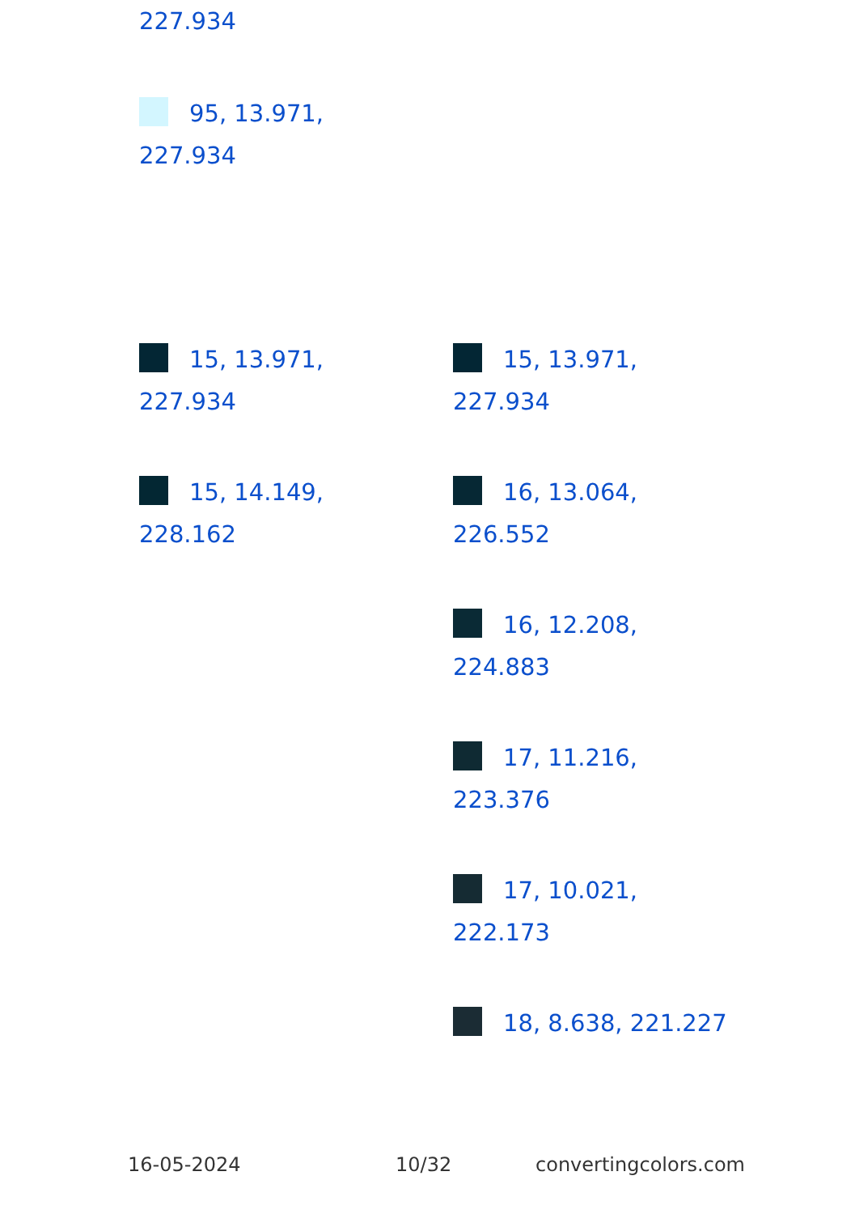227.934
95, 13.971, 227.934
15, 13.971, 227.934
15, 13.971, 227.934
15, 14.149, 228.162
16, 13.064, 226.552
16, 12.208, 224.883
17, 11.216, 223.376
17, 10.021, 222.173
18, 8.638, 221.227
16-05-2024 10/32 convertingcolors.com